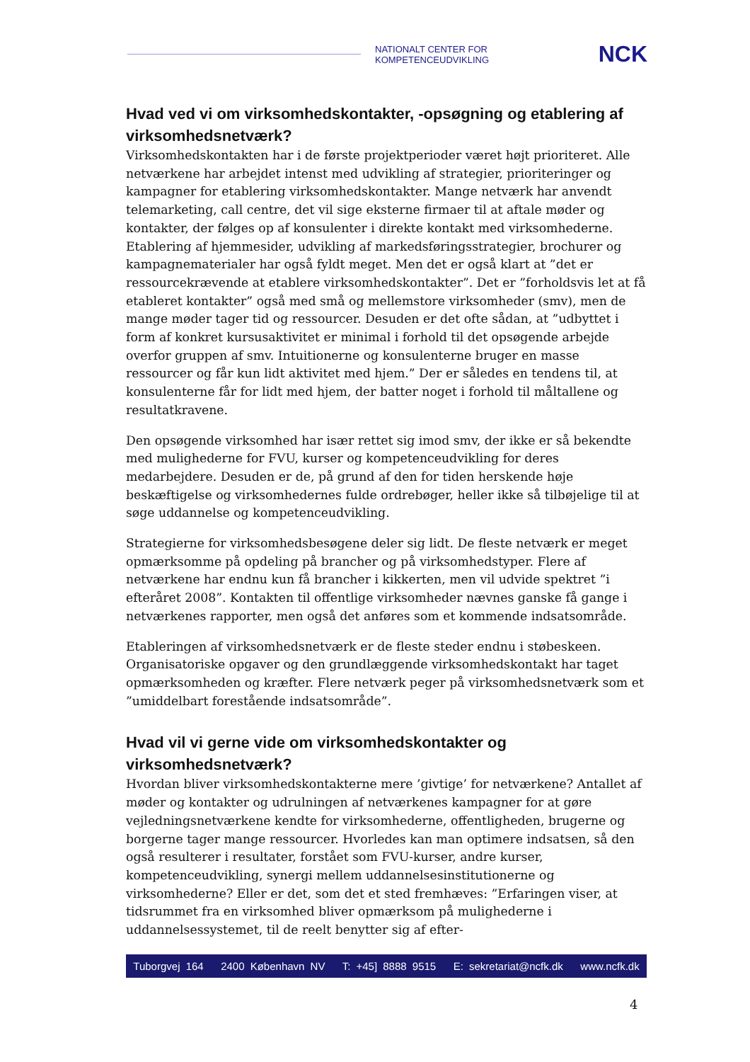NATIONALT CENTER FOR KOMPETENCEUDVIKLING NCK
Hvad ved vi om virksomhedskontakter, -opsøgning og etablering af virksomhedsnetværk?
Virksomhedskontakten har i de første projektperioder været højt prioriteret. Alle netværkene har arbejdet intenst med udvikling af strategier, prioriteringer og kampagner for etablering virksomhedskontakter. Mange netværk har anvendt telemarketing, call centre, det vil sige eksterne firmaer til at aftale møder og kontakter, der følges op af konsulenter i direkte kontakt med virksomhederne. Etablering af hjemmesider, udvikling af markedsføringsstrategier, brochurer og kampagnematerialer har også fyldt meget. Men det er også klart at ”det er ressourcekrævende at etablere virksomhedskontakter”. Det er ”forholdsvis let at få etableret kontakter” også med små og mellemstore virksomheder (smv), men de mange møder tager tid og ressourcer. Desuden er det ofte sådan, at ”udbyttet i form af konkret kursusaktivitet er minimal i forhold til det opsøgende arbejde overfor gruppen af smv. Intuitionerne og konsulenterne bruger en masse ressourcer og får kun lidt aktivitet med hjem.” Der er således en tendens til, at konsulenterne får for lidt med hjem, der batter noget i forhold til måltallene og resultatkravene.
Den opsøgende virksomhed har især rettet sig imod smv, der ikke er så bekendte med mulighederne for FVU, kurser og kompetenceudvikling for deres medarbejdere. Desuden er de, på grund af den for tiden herskende høje beskæftigelse og virksomhedernes fulde ordrebøger, heller ikke så tilbøjelige til at søge uddannelse og kompetenceudvikling.
Strategierne for virksomhedsbesøgene deler sig lidt. De fleste netværk er meget opmærksomme på opdeling på brancher og på virksomhedstyper. Flere af netværkene har endnu kun få brancher i kikkerten, men vil udvide spektret ”i efteråret 2008”. Kontakten til offentlige virksomheder nævnes ganske få gange i netværkenes rapporter, men også det anføres som et kommende indsatsområde.
Etableringen af virksomhedsnetværk er de fleste steder endnu i støbeskeen. Organisatoriske opgaver og den grundlæggende virksomhedskontakt har taget opmærksomheden og kræfter. Flere netværk peger på virksomhedsnetværk som et ”umiddelbart forestående indsatsområde”.
Hvad vil vi gerne vide om virksomhedskontakter og virksomhedsnetværk?
Hvordan bliver virksomhedskontakterne mere ’givtige’ for netværkene? Antallet af møder og kontakter og udrulningen af netværkenes kampagner for at gøre vejledningsnetværkene kendte for virksomhederne, offentligheden, brugerne og borgerne tager mange ressourcer. Hvorledes kan man optimere indsatsen, så den også resulterer i resultater, forstået som FVU-kurser, andre kurser, kompetenceudvikling, synergi mellem uddannelsesinstitutionerne og virksomhederne? Eller er det, som det et sted fremhæves: ”Erfaringen viser, at tidsrummet fra en virksomhed bliver opmærksom på mulighederne i uddannelsessystemet, til de reelt benytter sig af efter-
Tuborgvej 164 2400 København NV T: +45] 8888 9515 E: sekretariat@ncfk.dk www.ncfk.dk
4